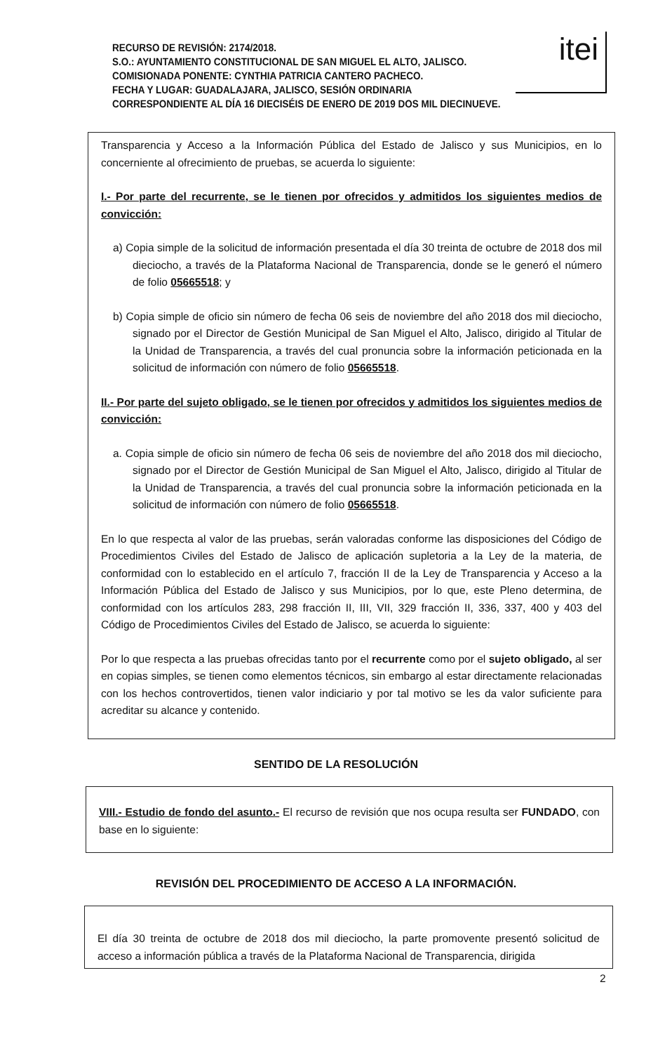RECURSO DE REVISIÓN: 2174/2018.
S.O.: AYUNTAMIENTO CONSTITUCIONAL DE SAN MIGUEL EL ALTO, JALISCO.
COMISIONADA PONENTE: CYNTHIA PATRICIA CANTERO PACHECO.
FECHA Y LUGAR: GUADALAJARA, JALISCO, SESIÓN ORDINARIA
CORRESPONDIENTE AL DÍA 16 DIECISÉIS DE ENERO DE 2019 DOS MIL DIECINUEVE.
itei
Transparencia y Acceso a la Información Pública del Estado de Jalisco y sus Municipios, en lo concerniente al ofrecimiento de pruebas, se acuerda lo siguiente:
I.- Por parte del recurrente, se le tienen por ofrecidos y admitidos los siguientes medios de convicción:
a) Copia simple de la solicitud de información presentada el día 30 treinta de octubre de 2018 dos mil dieciocho, a través de la Plataforma Nacional de Transparencia, donde se le generó el número de folio 05665518; y
b) Copia simple de oficio sin número de fecha 06 seis de noviembre del año 2018 dos mil dieciocho, signado por el Director de Gestión Municipal de San Miguel el Alto, Jalisco, dirigido al Titular de la Unidad de Transparencia, a través del cual pronuncia sobre la información peticionada en la solicitud de información con número de folio 05665518.
II.- Por parte del sujeto obligado, se le tienen por ofrecidos y admitidos los siguientes medios de convicción:
a. Copia simple de oficio sin número de fecha 06 seis de noviembre del año 2018 dos mil dieciocho, signado por el Director de Gestión Municipal de San Miguel el Alto, Jalisco, dirigido al Titular de la Unidad de Transparencia, a través del cual pronuncia sobre la información peticionada en la solicitud de información con número de folio 05665518.
En lo que respecta al valor de las pruebas, serán valoradas conforme las disposiciones del Código de Procedimientos Civiles del Estado de Jalisco de aplicación supletoria a la Ley de la materia, de conformidad con lo establecido en el artículo 7, fracción II de la Ley de Transparencia y Acceso a la Información Pública del Estado de Jalisco y sus Municipios, por lo que, este Pleno determina, de conformidad con los artículos 283, 298 fracción II, III, VII, 329 fracción II, 336, 337, 400 y 403 del Código de Procedimientos Civiles del Estado de Jalisco, se acuerda lo siguiente:
Por lo que respecta a las pruebas ofrecidas tanto por el recurrente como por el sujeto obligado, al ser en copias simples, se tienen como elementos técnicos, sin embargo al estar directamente relacionadas con los hechos controvertidos, tienen valor indiciario y por tal motivo se les da valor suficiente para acreditar su alcance y contenido.
SENTIDO DE LA RESOLUCIÓN
VIII.- Estudio de fondo del asunto.- El recurso de revisión que nos ocupa resulta ser FUNDADO, con base en lo siguiente:
REVISIÓN DEL PROCEDIMIENTO DE ACCESO A LA INFORMACIÓN.
El día 30 treinta de octubre de 2018 dos mil dieciocho, la parte promovente presentó solicitud de acceso a información pública a través de la Plataforma Nacional de Transparencia, dirigida
2